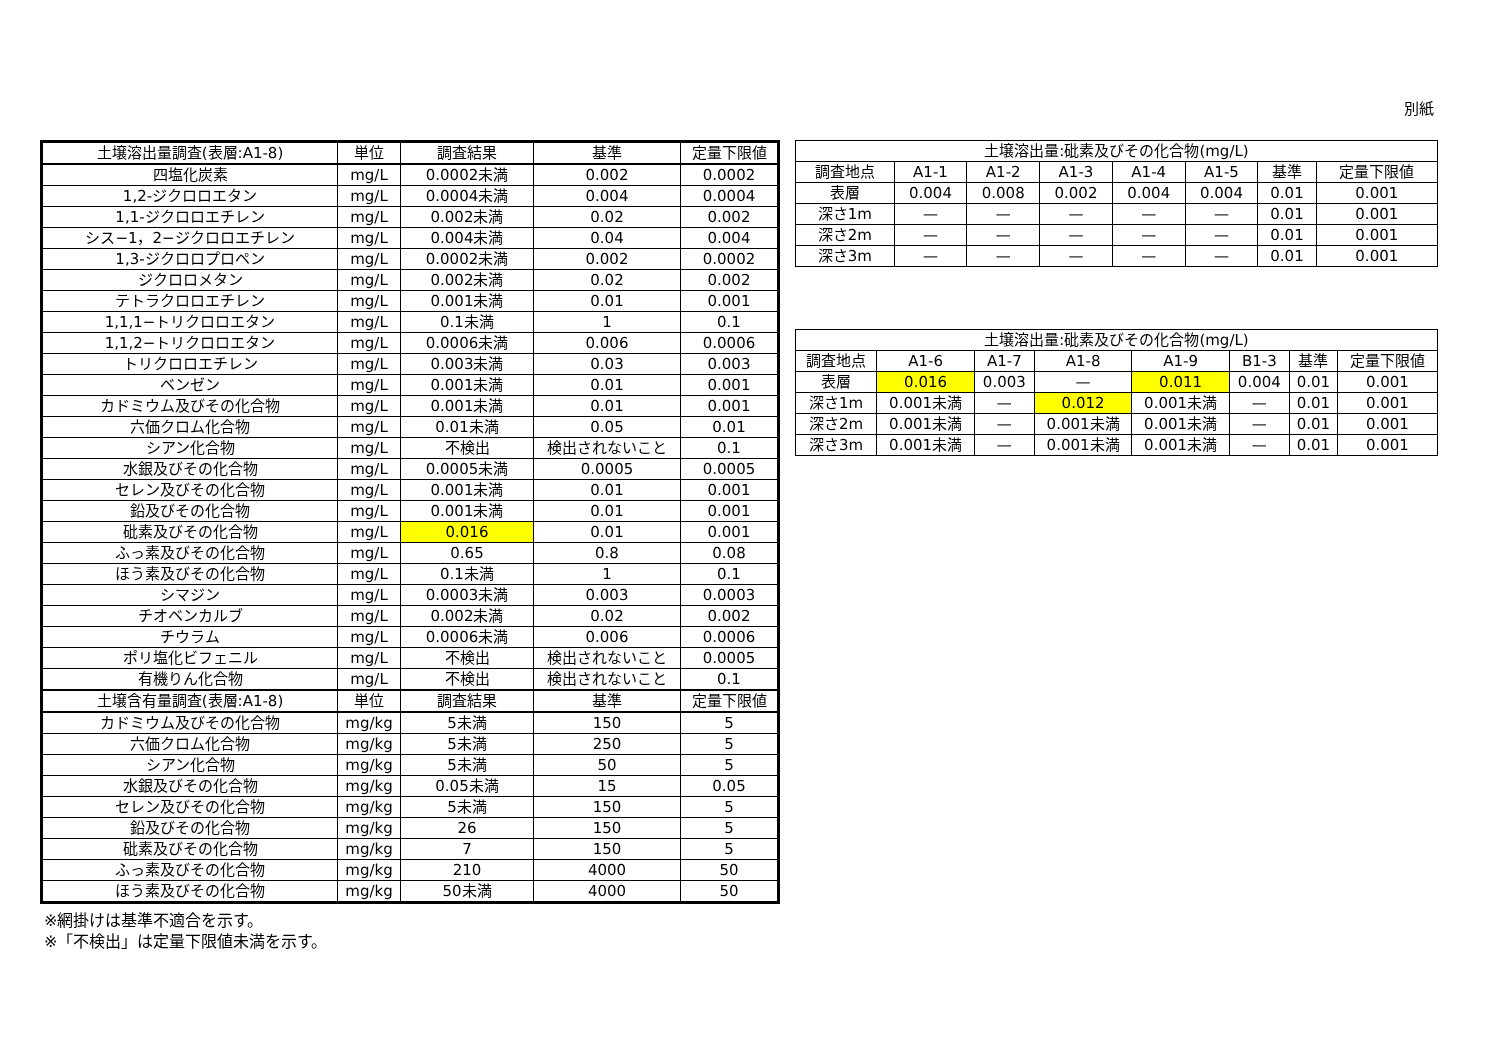別紙
| 土壌溶出量調査(表層:A1-8) | 単位 | 調査結果 | 基準 | 定量下限値 |
| --- | --- | --- | --- | --- |
| 四塩化炭素 | mg/L | 0.0002未満 | 0.002 | 0.0002 |
| 1,2-ジクロロエタン | mg/L | 0.0004未満 | 0.004 | 0.0004 |
| 1,1-ジクロロエチレン | mg/L | 0.002未満 | 0.02 | 0.002 |
| シス−1，2−ジクロロエチレン | mg/L | 0.004未満 | 0.04 | 0.004 |
| 1,3-ジクロロプロペン | mg/L | 0.0002未満 | 0.002 | 0.0002 |
| ジクロロメタン | mg/L | 0.002未満 | 0.02 | 0.002 |
| テトラクロロエチレン | mg/L | 0.001未満 | 0.01 | 0.001 |
| 1,1,1−トリクロロエタン | mg/L | 0.1未満 | 1 | 0.1 |
| 1,1,2−トリクロロエタン | mg/L | 0.0006未満 | 0.006 | 0.0006 |
| トリクロロエチレン | mg/L | 0.003未満 | 0.03 | 0.003 |
| ベンゼン | mg/L | 0.001未満 | 0.01 | 0.001 |
| カドミウム及びその化合物 | mg/L | 0.001未満 | 0.01 | 0.001 |
| 六価クロム化合物 | mg/L | 0.01未満 | 0.05 | 0.01 |
| シアン化合物 | mg/L | 不検出 | 検出されないこと | 0.1 |
| 水銀及びその化合物 | mg/L | 0.0005未満 | 0.0005 | 0.0005 |
| セレン及びその化合物 | mg/L | 0.001未満 | 0.01 | 0.001 |
| 鉛及びその化合物 | mg/L | 0.001未満 | 0.01 | 0.001 |
| 砒素及びその化合物 | mg/L | 0.016 | 0.01 | 0.001 |
| ふっ素及びその化合物 | mg/L | 0.65 | 0.8 | 0.08 |
| ほう素及びその化合物 | mg/L | 0.1未満 | 1 | 0.1 |
| シマジン | mg/L | 0.0003未満 | 0.003 | 0.0003 |
| チオベンカルブ | mg/L | 0.002未満 | 0.02 | 0.002 |
| チウラム | mg/L | 0.0006未満 | 0.006 | 0.0006 |
| ポリ塩化ビフェニル | mg/L | 不検出 | 検出されないこと | 0.0005 |
| 有機りん化合物 | mg/L | 不検出 | 検出されないこと | 0.1 |
| 土壌含有量調査(表層:A1-8) | 単位 | 調査結果 | 基準 | 定量下限値 |
| カドミウム及びその化合物 | mg/kg | 5未満 | 150 | 5 |
| 六価クロム化合物 | mg/kg | 5未満 | 250 | 5 |
| シアン化合物 | mg/kg | 5未満 | 50 | 5 |
| 水銀及びその化合物 | mg/kg | 0.05未満 | 15 | 0.05 |
| セレン及びその化合物 | mg/kg | 5未満 | 150 | 5 |
| 鉛及びその化合物 | mg/kg | 26 | 150 | 5 |
| 砒素及びその化合物 | mg/kg | 7 | 150 | 5 |
| ふっ素及びその化合物 | mg/kg | 210 | 4000 | 50 |
| ほう素及びその化合物 | mg/kg | 50未満 | 4000 | 50 |
| 土壌溶出量:砒素及びその化合物(mg/L) | | | | | | | |
| --- | --- | --- | --- | --- | --- | --- | --- |
| 調査地点 | A1-1 | A1-2 | A1-3 | A1-4 | A1-5 | 基準 | 定量下限値 |
| 表層 | 0.004 | 0.008 | 0.002 | 0.004 | 0.004 | 0.01 | 0.001 |
| 深さ1m | — | — | — | — | — | 0.01 | 0.001 |
| 深さ2m | — | — | — | — | — | 0.01 | 0.001 |
| 深さ3m | — | — | — | — | — | 0.01 | 0.001 |
| 土壌溶出量:砒素及びその化合物(mg/L) | | | | | | | |
| --- | --- | --- | --- | --- | --- | --- | --- |
| 調査地点 | A1-6 | A1-7 | A1-8 | A1-9 | B1-3 | 基準 | 定量下限値 |
| 表層 | 0.016 | 0.003 | — | 0.011 | 0.004 | 0.01 | 0.001 |
| 深さ1m | 0.001未満 | — | 0.012 | 0.001未満 | — | 0.01 | 0.001 |
| 深さ2m | 0.001未満 | — | 0.001未満 | 0.001未満 | — | 0.01 | 0.001 |
| 深さ3m | 0.001未満 | — | 0.001未満 | 0.001未満 | — | 0.01 | 0.001 |
※網掛けは基準不適合を示す。
※「不検出」は定量下限値未満を示す。